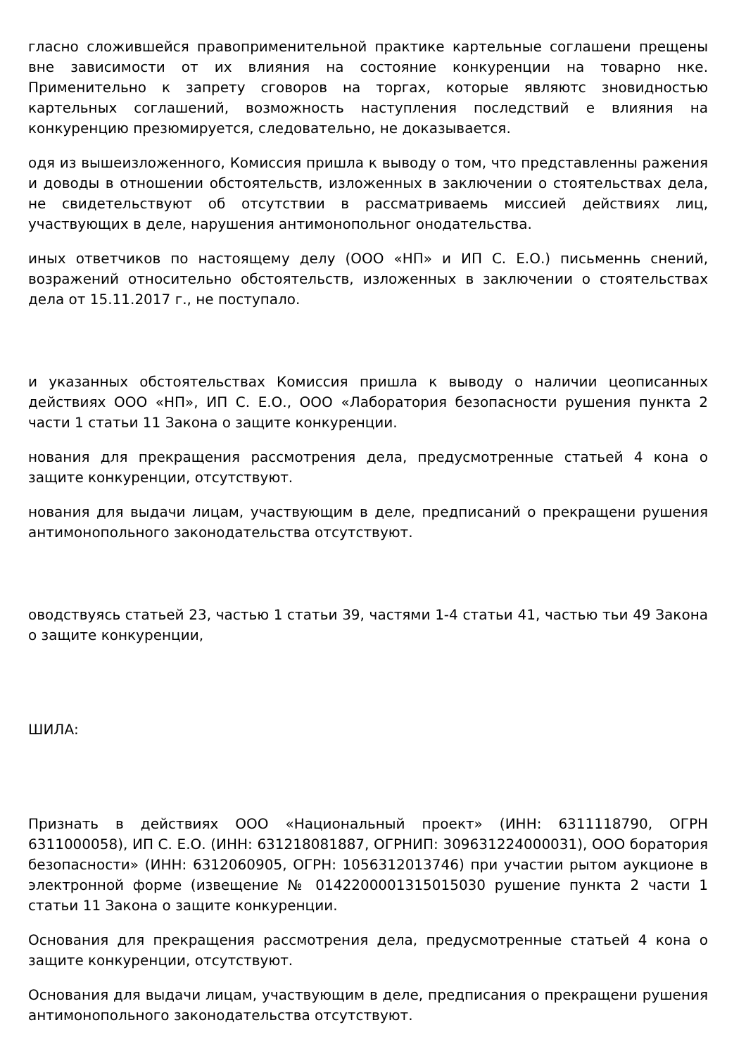гласно сложившейся правоприменительной практике картельные соглашени прещены вне зависимости от их влияния на состояние конкуренции на товарно нке. Применительно к запрету сговоров на торгах, которые являютс зновидностью картельных соглашений, возможность наступления последствий е влияния на конкуренцию презюмируется, следовательно, не доказывается.
одя из вышеизложенного, Комиссия пришла к выводу о том, что представленны ражения и доводы в отношении обстоятельств, изложенных в заключении о стоятельствах дела, не свидетельствуют об отсутствии в рассматриваемь миссией действиях лиц, участвующих в деле, нарушения антимонопольног онодательства.
иных ответчиков по настоящему делу (ООО «НП» и ИП С. Е.О.) письменнь снений, возражений относительно обстоятельств, изложенных в заключении о стоятельствах дела от 15.11.2017 г., не поступало.
и указанных обстоятельствах Комиссия пришла к выводу о наличии цеописанных действиях ООО «НП», ИП С. Е.О., ООО «Лаборатория безопасности рушения пункта 2 части 1 статьи 11 Закона о защите конкуренции.
нования для прекращения рассмотрения дела, предусмотренные статьей 4 кона о защите конкуренции, отсутствуют.
нования для выдачи лицам, участвующим в деле, предписаний о прекращени рушения антимонопольного законодательства отсутствуют.
оводствуясь статьей 23, частью 1 статьи 39, частями 1-4 статьи 41, частью тьи 49 Закона о защите конкуренции,
ШИЛА:
Признать в действиях ООО «Национальный проект» (ИНН: 6311118790, ОГРН 6311000058), ИП С. Е.О. (ИНН: 631218081887, ОГРНИП: 309631224000031), ООО боратория безопасности» (ИНН: 6312060905, ОГРН: 1056312013746) при участии рытом аукционе в электронной форме (извещение № 0142200001315015030 рушение пункта 2 части 1 статьи 11 Закона о защите конкуренции.
Основания для прекращения рассмотрения дела, предусмотренные статьей 4 кона о защите конкуренции, отсутствуют.
Основания для выдачи лицам, участвующим в деле, предписания о прекращени рушения антимонопольного законодательства отсутствуют.